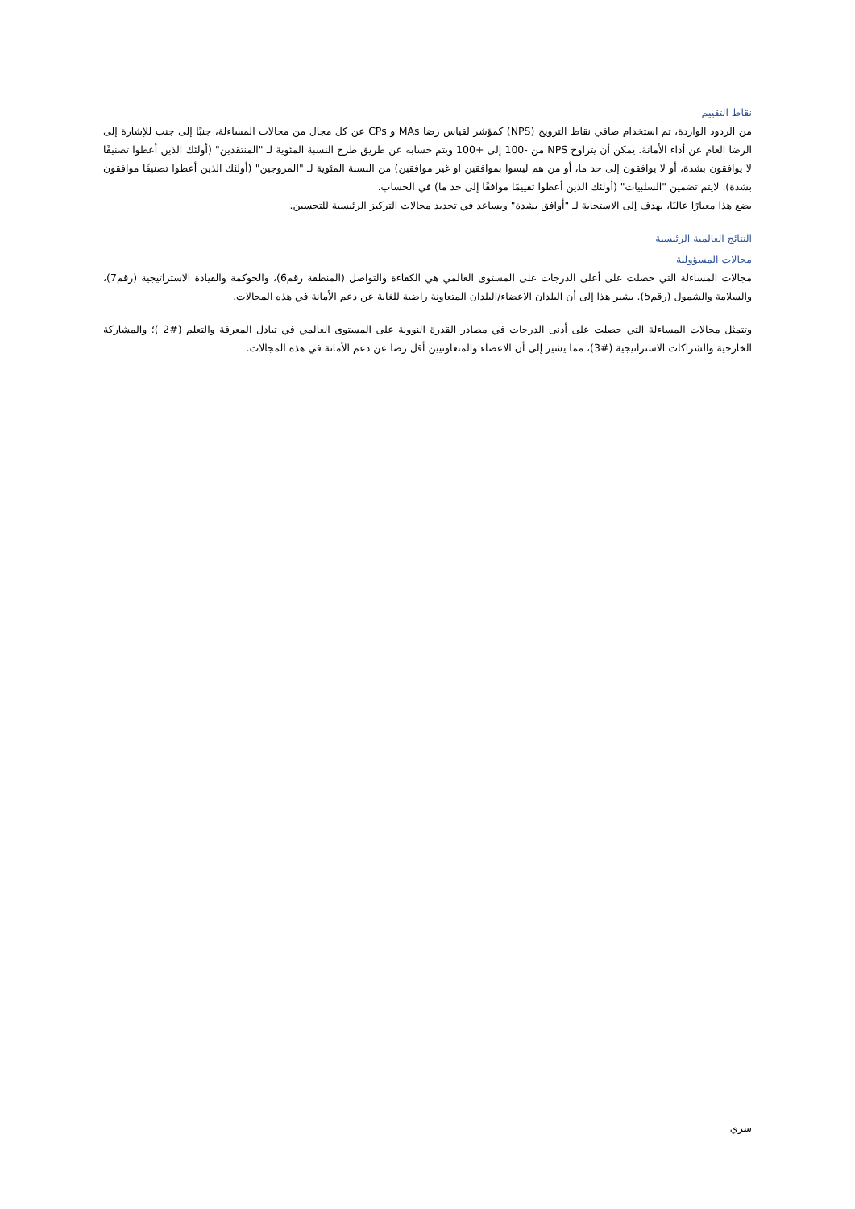نقاط التقييم
من الردود الواردة، تم استخدام صافي نقاط الترويج (NPS) كمؤشر لقياس رضا MAs و CPs عن كل مجال من مجالات المساءلة، جنبًا إلى جنب للإشارة إلى الرضا العام عن أداء الأمانة. يمكن أن يتراوح NPS من -100 إلى +100 ويتم حسابه عن طريق طرح النسبة المئوية لـ "المنتقدين" (أولئك الذين أعطوا تصنيفًا لا يوافقون بشدة، أو لا يوافقون إلى حد ما، أو من هم ليسوا بموافقين او غير موافقين) من النسبة المئوية لـ "المروجين" (أولئك الذين أعطوا تصنيفًا موافقون بشدة). لايتم تضمين "السلبيات" (أولئك الذين أعطوا تقييمًا موافقًا إلى حد ما) في الحساب.
يضع هذا معيارًا عاليًا، يهدف إلى الاستجابة لـ "أوافق بشدة" ويساعد في تحديد مجالات التركيز الرئيسية للتحسين.
النتائج العالمية الرئيسية
مجالات المسؤولية
مجالات المساءلة التي حصلت على أعلى الدرجات على المستوى العالمي هي الكفاءة والتواصل (المنطقة رقم6)، والحوكمة والقيادة الاستراتيجية (رقم7)، والسلامة والشمول (رقم5). يشير هذا إلى أن البلدان الاعضاء/البلدان المتعاونة راضية للغاية عن دعم الأمانة في هذه المجالات.
وتتمثل مجالات المساءلة التي حصلت على أدنى الدرجات في مصادر القدرة النووية على المستوى العالمي في تبادل المعرفة والتعلم (#2 )؛ والمشاركة الخارجية والشراكات الاستراتيجية (#3)، مما يشير إلى أن الاعضاء والمتعاونيين أقل رضا عن دعم الأمانة في هذه المجالات.
سري